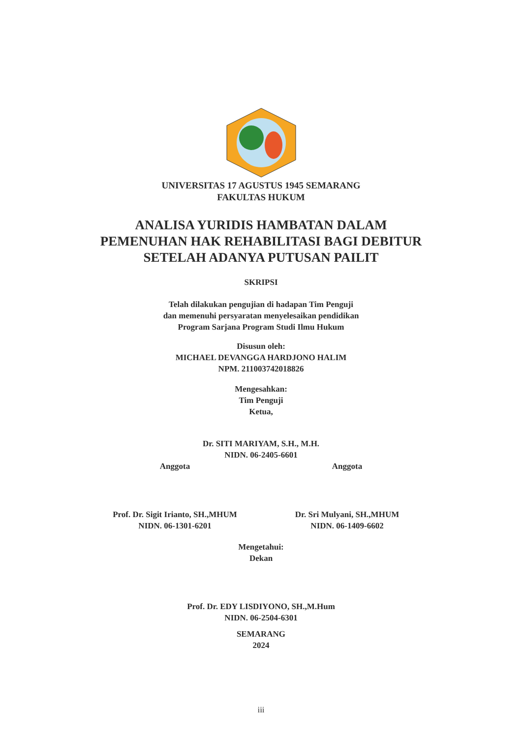UNIVERSITAS 17 AGUSTUS 1945 SEMARANG
FAKULTAS HUKUM
ANALISA YURIDIS HAMBATAN DALAM
PEMENUHAN HAK REHABILITASI BAGI DEBITUR
SETELAH ADANYA PUTUSAN PAILIT
SKRIPSI
Telah dilakukan pengujian di hadapan Tim Penguji
dan memenuhi persyaratan menyelesaikan pendidikan
Program Sarjana Program Studi Ilmu Hukum
Disusun oleh:
MICHAEL DEVANGGA HARDJONO HALIM
NPM. 211003742018826
Mengesahkan:
Tim Penguji
Ketua,
Dr. SITI MARIYAM, S.H., M.H.
NIDN. 06-2405-6601
Anggota
Prof. Dr. Sigit Irianto, SH.,MHUM
NIDN. 06-1301-6201
Anggota
Dr. Sri Mulyani, SH.,MHUM
NIDN. 06-1409-6602
Mengetahui:
Dekan
Prof. Dr. EDY LISDIYONO, SH.,M.Hum
NIDN. 06-2504-6301
SEMARANG
2024
iii